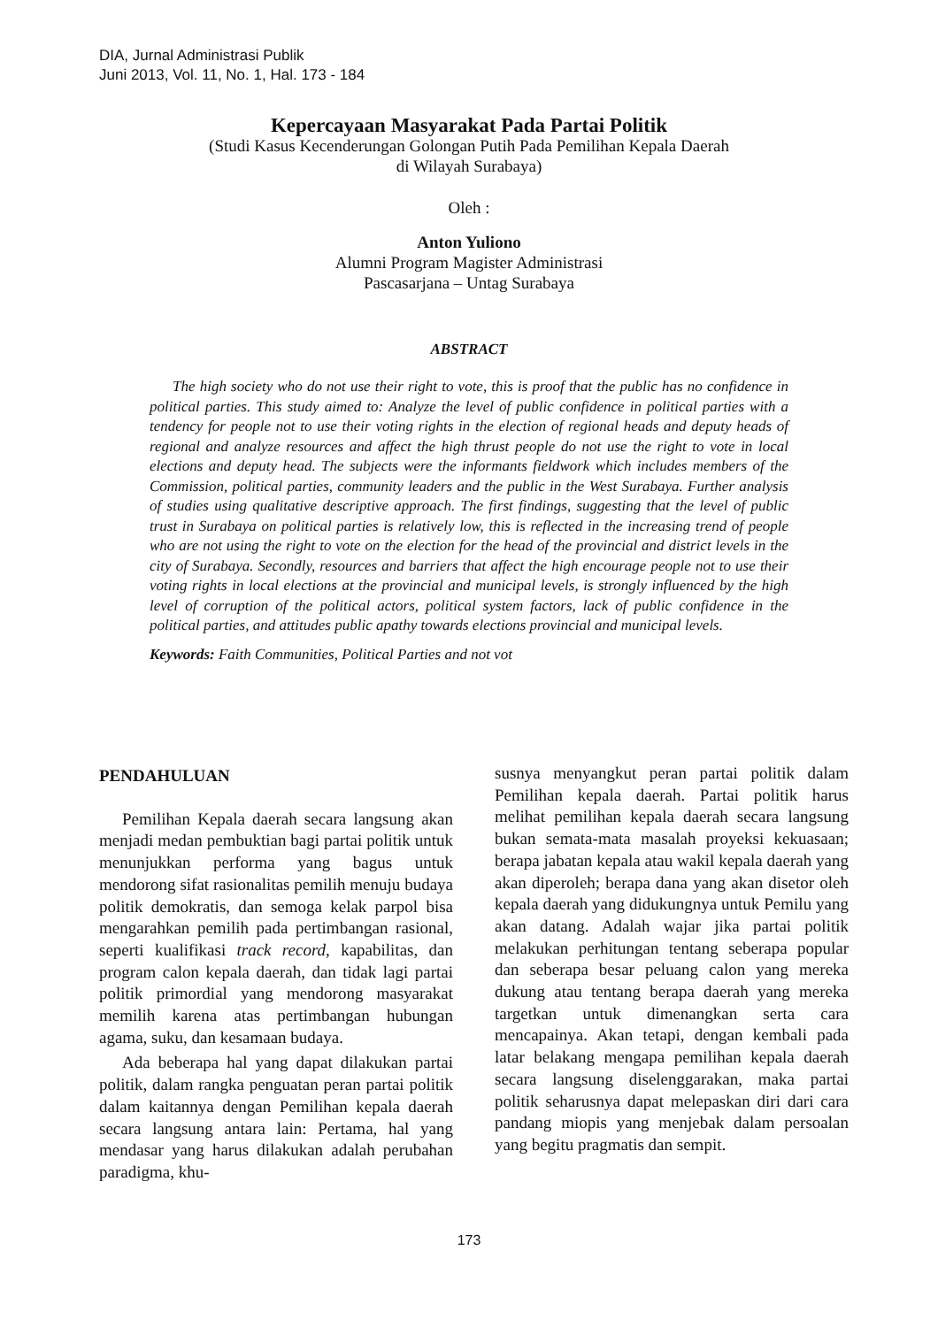DIA, Jurnal Administrasi Publik
Juni 2013, Vol. 11, No. 1, Hal. 173 - 184
Kepercayaan Masyarakat Pada Partai Politik
(Studi Kasus Kecenderungan Golongan Putih Pada Pemilihan Kepala Daerah
di Wilayah Surabaya)
Oleh :
Anton Yuliono
Alumni Program Magister Administrasi
Pascasarjana – Untag Surabaya
ABSTRACT
The high society who do not use their right to vote, this is proof that the public has no confidence in political parties. This study aimed to: Analyze the level of public confidence in political parties with a tendency for people not to use their voting rights in the election of regional heads and deputy heads of regional and analyze resources and affect the high thrust people do not use the right to vote in local elections and deputy head. The subjects were the informants fieldwork which includes members of the Commission, political parties, community leaders and the public in the West Surabaya. Further analysis of studies using qualitative descriptive approach. The first findings, suggesting that the level of public trust in Surabaya on political parties is relatively low, this is reflected in the increasing trend of people who are not using the right to vote on the election for the head of the provincial and district levels in the city of Surabaya. Secondly, resources and barriers that affect the high encourage people not to use their voting rights in local elections at the provincial and municipal levels, is strongly influenced by the high level of corruption of the political actors, political system factors, lack of public confidence in the political parties, and attitudes public apathy towards elections provincial and municipal levels.
Keywords: Faith Communities, Political Parties and not vot
PENDAHULUAN
Pemilihan Kepala daerah secara langsung akan menjadi medan pembuktian bagi partai politik untuk menunjukkan performa yang bagus untuk mendorong sifat rasionalitas pemilih menuju budaya politik demokratis, dan semoga kelak parpol bisa mengarahkan pemilih pada pertimbangan rasional, seperti kualifikasi track record, kapabilitas, dan program calon kepala daerah, dan tidak lagi partai politik primordial yang mendorong masyarakat memilih karena atas pertimbangan hubungan agama, suku, dan kesamaan budaya.
Ada beberapa hal yang dapat dilakukan partai politik, dalam rangka penguatan peran partai politik dalam kaitannya dengan Pemilihan kepala daerah secara langsung antara lain: Pertama, hal yang mendasar yang harus dilakukan adalah perubahan paradigma, khu-
susnya menyangkut peran partai politik dalam Pemilihan kepala daerah. Partai politik harus melihat pemilihan kepala daerah secara langsung bukan semata-mata masalah proyeksi kekuasaan; berapa jabatan kepala atau wakil kepala daerah yang akan diperoleh; berapa dana yang akan disetor oleh kepala daerah yang didukungnya untuk Pemilu yang akan datang. Adalah wajar jika partai politik melakukan perhitungan tentang seberapa popular dan seberapa besar peluang calon yang mereka dukung atau tentang berapa daerah yang mereka targetkan untuk dimenangkan serta cara mencapainya. Akan tetapi, dengan kembali pada latar belakang mengapa pemilihan kepala daerah secara langsung diselenggarakan, maka partai politik seharusnya dapat melepaskan diri dari cara pandang miopis yang menjebak dalam persoalan yang begitu pragmatis dan sempit.
173